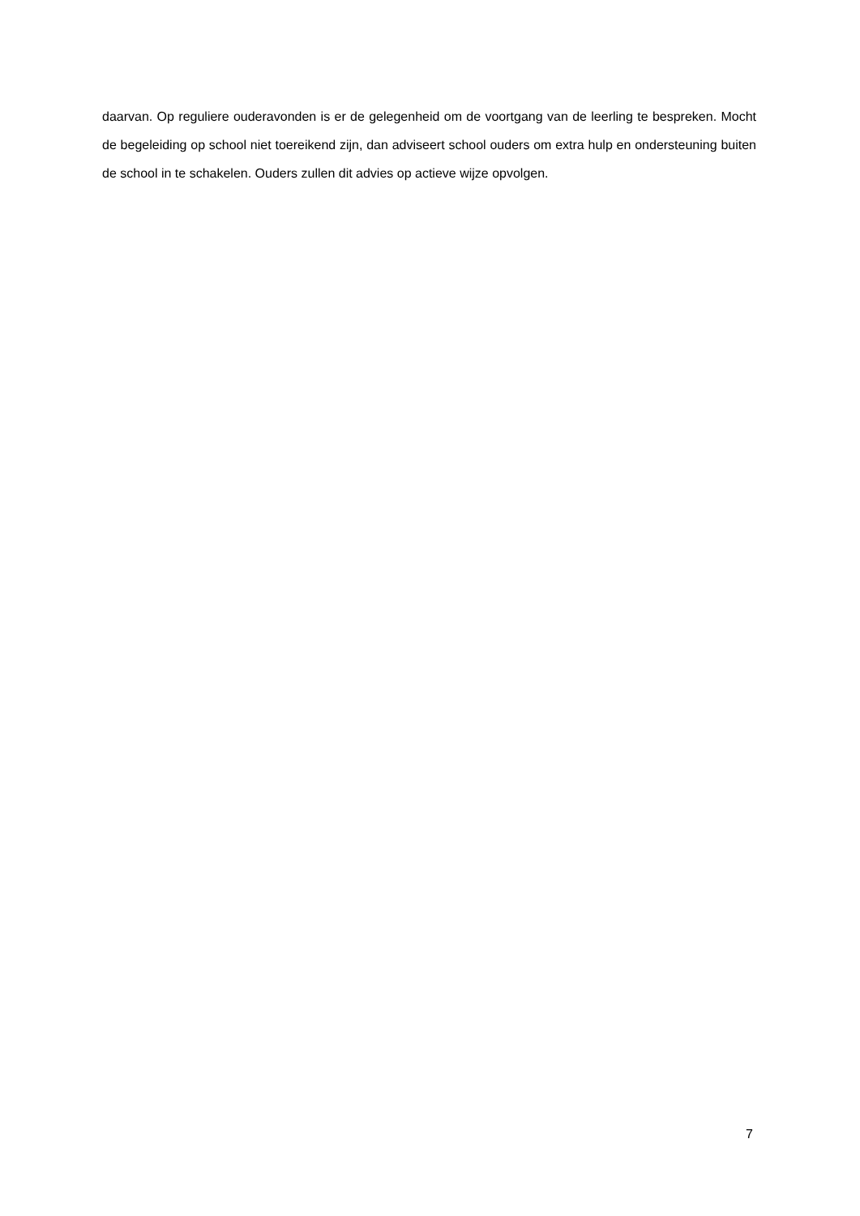daarvan. Op reguliere ouderavonden is er de gelegenheid om de voortgang van de leerling te bespreken. Mocht de begeleiding op school niet toereikend zijn, dan adviseert school ouders om extra hulp en ondersteuning buiten de school in te schakelen. Ouders zullen dit advies op actieve wijze opvolgen.
7